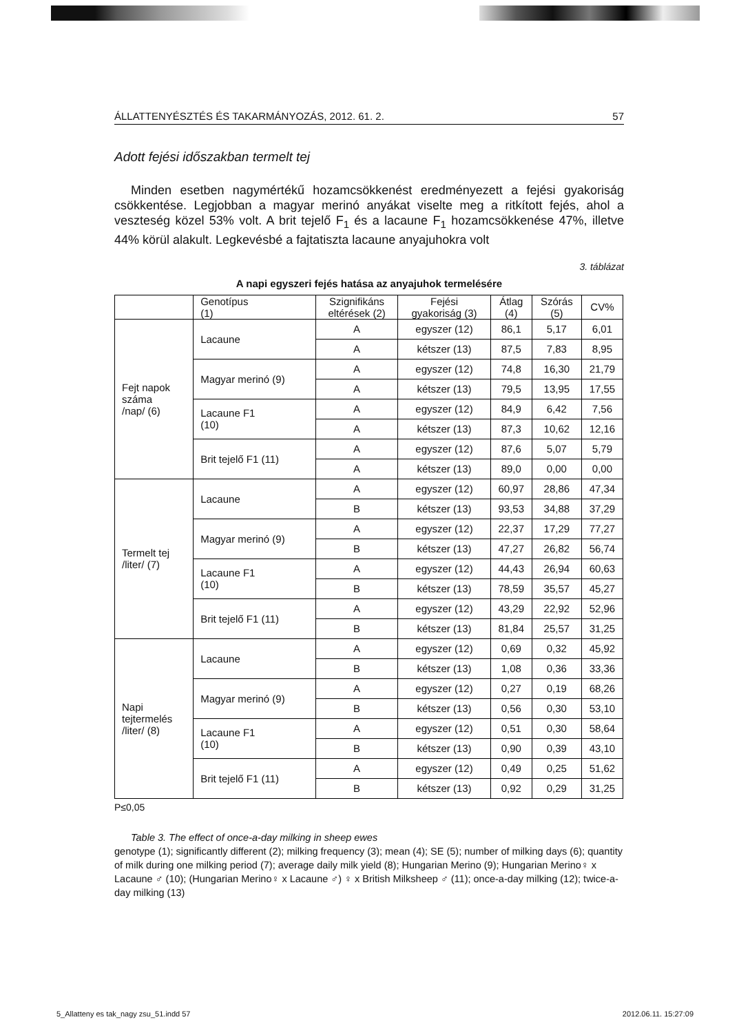ÁLLATTENYÉSZTÉS ÉS TAKARMÁNYOZÁS, 2012. 61. 2. 57
Adott fejési időszakban termelt tej
Minden esetben nagymértékű hozamcsökkenést eredményezett a fejési gyakoriság csökkentése. Legjobban a magyar merinó anyákat viselte meg a ritkított fejés, ahol a veszteség közel 53% volt. A brit tejelő F<sub>1</sub> és a lacaune F<sub>1</sub> hozamcsökkenése 47%, illetve 44% körül alakult. Legkevésbé a fajtatiszta lacaune anyajuhokra volt
3. táblázat
A napi egyszeri fejés hatása az anyajuhok termelésére
| | Genotípus (1) | Szignifikáns eltérések (2) | Fejési gyakoriság (3) | Átlag (4) | Szórás (5) | CV% |
| --- | --- | --- | --- | --- | --- | --- |
| Fejt napok száma /nap/ (6) | Lacaune | A | egyszer (12) | 86,1 | 5,17 | 6,01 |
| | | A | kétszer (13) | 87,5 | 7,83 | 8,95 |
| | Magyar merinó (9) | A | egyszer (12) | 74,8 | 16,30 | 21,79 |
| | | A | kétszer (13) | 79,5 | 13,95 | 17,55 |
| | Lacaune F1 (10) | A | egyszer (12) | 84,9 | 6,42 | 7,56 |
| | | A | kétszer (13) | 87,3 | 10,62 | 12,16 |
| | Brit tejelő F1 (11) | A | egyszer (12) | 87,6 | 5,07 | 5,79 |
| | | A | kétszer (13) | 89,0 | 0,00 | 0,00 |
| Termelt tej /liter/ (7) | Lacaune | A | egyszer (12) | 60,97 | 28,86 | 47,34 |
| | | B | kétszer (13) | 93,53 | 34,88 | 37,29 |
| | Magyar merinó (9) | A | egyszer (12) | 22,37 | 17,29 | 77,27 |
| | | B | kétszer (13) | 47,27 | 26,82 | 56,74 |
| | Lacaune F1 (10) | A | egyszer (12) | 44,43 | 26,94 | 60,63 |
| | | B | kétszer (13) | 78,59 | 35,57 | 45,27 |
| | Brit tejelő F1 (11) | A | egyszer (12) | 43,29 | 22,92 | 52,96 |
| | | B | kétszer (13) | 81,84 | 25,57 | 31,25 |
| Napi tejtermelés /liter/ (8) | Lacaune | A | egyszer (12) | 0,69 | 0,32 | 45,92 |
| | | B | kétszer (13) | 1,08 | 0,36 | 33,36 |
| | Magyar merinó (9) | A | egyszer (12) | 0,27 | 0,19 | 68,26 |
| | | B | kétszer (13) | 0,56 | 0,30 | 53,10 |
| | Lacaune F1 (10) | A | egyszer (12) | 0,51 | 0,30 | 58,64 |
| | | B | kétszer (13) | 0,90 | 0,39 | 43,10 |
| | Brit tejelő F1 (11) | A | egyszer (12) | 0,49 | 0,25 | 51,62 |
| | | B | kétszer (13) | 0,92 | 0,29 | 31,25 |
P≤0,05
Table 3. The effect of once-a-day milking in sheep ewes
genotype (1); significantly different (2); milking frequency (3); mean (4); SE (5); number of milking days (6); quantity of milk during one milking period (7); average daily milk yield (8); Hungarian Merino (9); Hungarian Merino♀ x Lacaune ♂ (10); (Hungarian Merino♀ x Lacaune ♂) ♀ x British Milksheep ♂ (11); once-a-day milking (12); twice-a-day milking (13)
5_Allatteny es tak_nagy zsu_51.indd 57 2012.06.11. 15:27:09